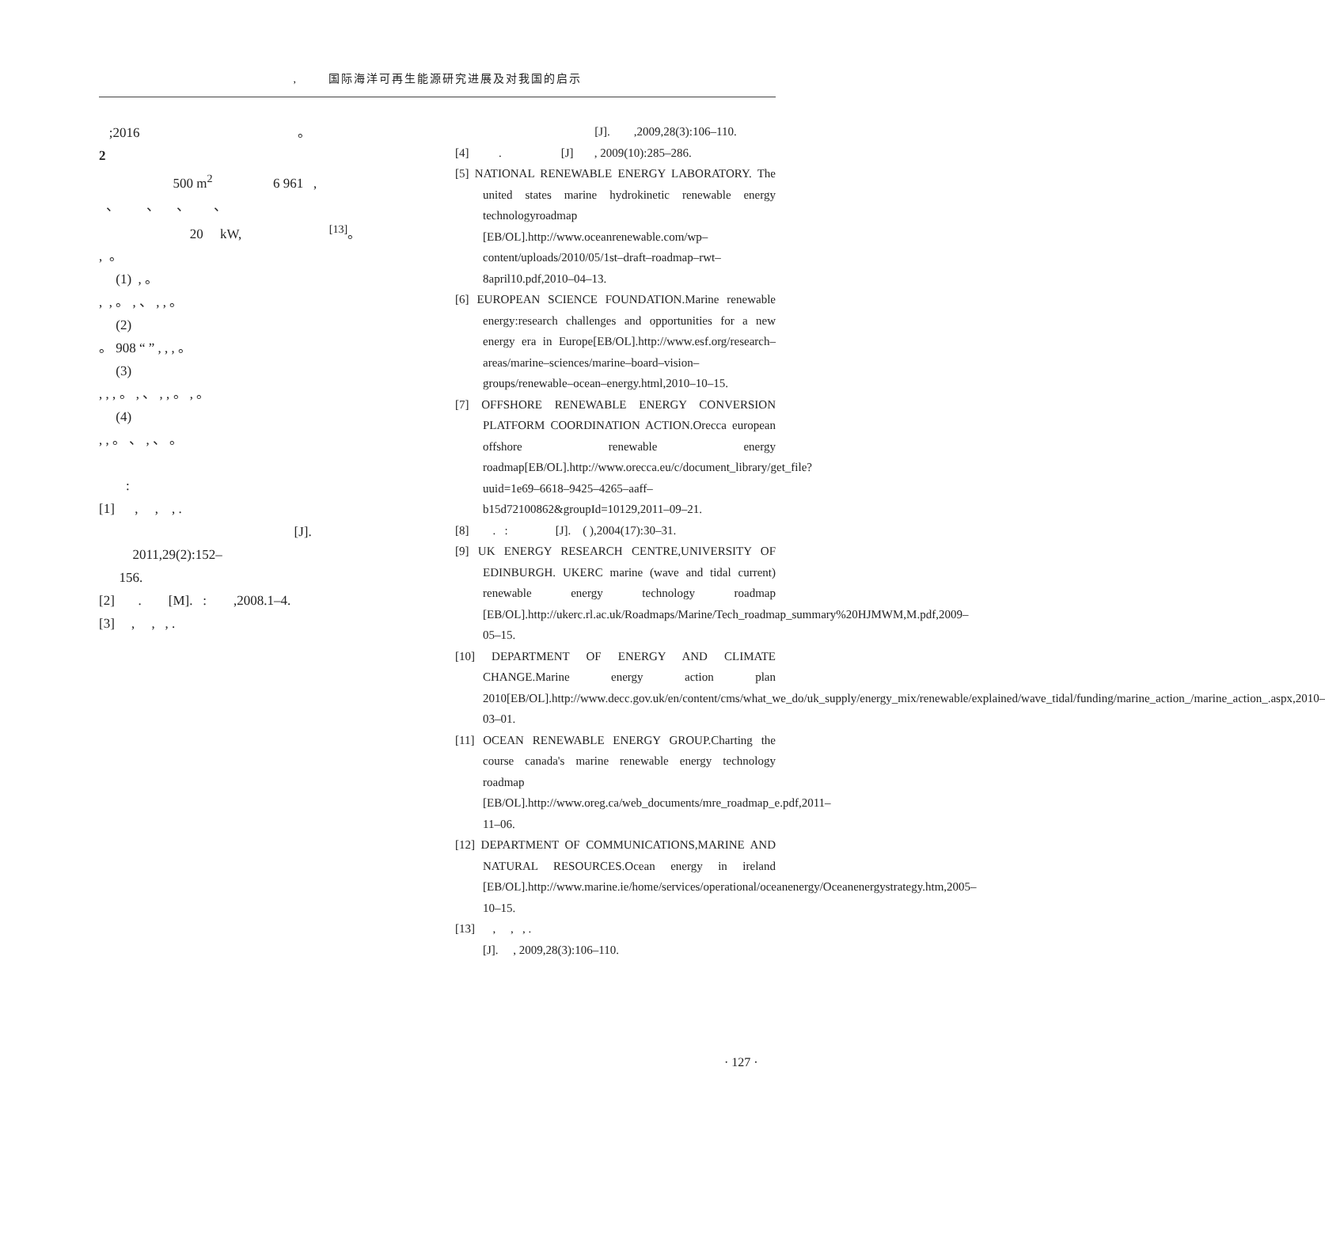, 国际海洋可再生能源研究进展及对我国的启示
;2016 。
2
500 m<sup>2</sup> 6 961 ,
、 、 、 、
20 kW, <sup>[13]</sup>。
, 。
(1) , 。
, , 。 , 、 , , 。
(2)
。 908 “ ” , , , 。
(3)
, , , 。 , 、 , , 。 , 。
(4)
, , 。 、 , 、 。
:
[1] , , , .
[J]. 2011,29(2):152–
156.
[2] . [M]. : ,2008.1–4.
[3] , , , .
[J]. ,2009,28(3):106–110.
[4] . [J] , 2009(10):285–286.
[5] NATIONAL RENEWABLE ENERGY LABORATORY. The united states marine hydrokinetic renewable energy technologyroadmap [EB/OL].http://www.oceanrenewable.com/wp–content/uploads/2010/05/1st–draft–roadmap–rwt–8april10.pdf,2010–04–13.
[6] EUROPEAN SCIENCE FOUNDATION.Marine renewable energy:research challenges and opportunities for a new energy era in Europe[EB/OL].http://www.esf.org/research–areas/marine–sciences/marine–board–vision–groups/renewable–ocean–energy.html,2010–10–15.
[7] OFFSHORE RENEWABLE ENERGY CONVERSION PLATFORM COORDINATION ACTION.Orecca european offshore renewable energy roadmap[EB/OL].http://www.orecca.eu/c/document_library/get_file?uuid=1e69–6618–9425–4265–aaff–b15d72100862&groupId=10129,2011–09–21.
[8] . : [J]. ( ),2004(17):30–31.
[9] UK ENERGY RESEARCH CENTRE,UNIVERSITY OF EDINBURGH. UKERC marine (wave and tidal current) renewable energy technology roadmap [EB/OL].http://ukerc.rl.ac.uk/Roadmaps/Marine/Tech_roadmap_summary%20HJMWM,M.pdf,2009–05–15.
[10] DEPARTMENT OF ENERGY AND CLIMATE CHANGE.Marine energy action plan 2010[EB/OL].http://www.decc.gov.uk/en/content/cms/what_we_do/uk_supply/energy_mix/renewable/explained/wave_tidal/funding/marine_action_/marine_action_.aspx,2010–03–01.
[11] OCEAN RENEWABLE ENERGY GROUP.Charting the course canada's marine renewable energy technology roadmap [EB/OL].http://www.oreg.ca/web_documents/mre_roadmap_e.pdf,2011–11–06.
[12] DEPARTMENT OF COMMUNICATIONS,MARINE AND NATURAL RESOURCES.Ocean energy in ireland [EB/OL].http://www.marine.ie/home/services/operational/oceanenergy/Oceanenergystrategy.htm,2005–10–15.
[13] , , , .
[J]. , 2009,28(3):106–110.
· 127 ·